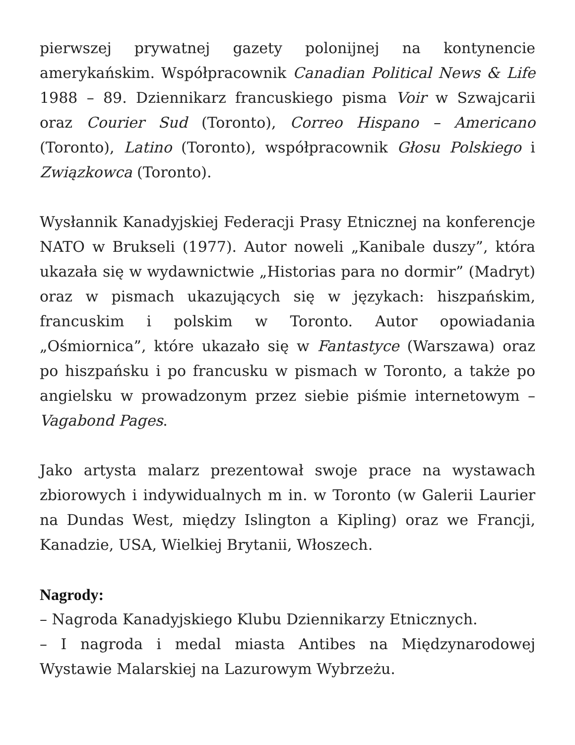pierwszej prywatnej gazety polonijnej na kontynencie amerykańskim. Współpracownik Canadian Political News & Life 1988 – 89. Dziennikarz francuskiego pisma Voir w Szwajcarii oraz Courier Sud (Toronto), Correo Hispano – Americano (Toronto), Latino (Toronto), współpracownik Głosu Polskiego i Związkowca (Toronto).
Wysłannik Kanadyjskiej Federacji Prasy Etnicznej na konferencje NATO w Brukseli (1977). Autor noweli „Kanibale duszy”, która ukazała się w wydawnictwie „Historias para no dormir” (Madryt) oraz w pismach ukazujących się w językach: hiszpańskim, francuskim i polskim w Toronto. Autor opowiadania „Ośmiornica”, które ukazało się w Fantastyce (Warszawa) oraz po hiszpańsku i po francusku w pismach w Toronto, a także po angielsku w prowadzonym przez siebie piśmie internetowym – Vagabond Pages.
Jako artysta malarz prezentował swoje prace na wystawach zbiorowych i indywidualnych m in. w Toronto (w Galerii Laurier na Dundas West, między Islington a Kipling) oraz we Francji, Kanadzie, USA, Wielkiej Brytanii, Włoszech.
Nagrody:
– Nagroda Kanadyjskiego Klubu Dziennikarzy Etnicznych.
– I nagroda i medal miasta Antibes na Międzynarodowej Wystawie Malarskiej na Lazurowym Wybrzeżu.